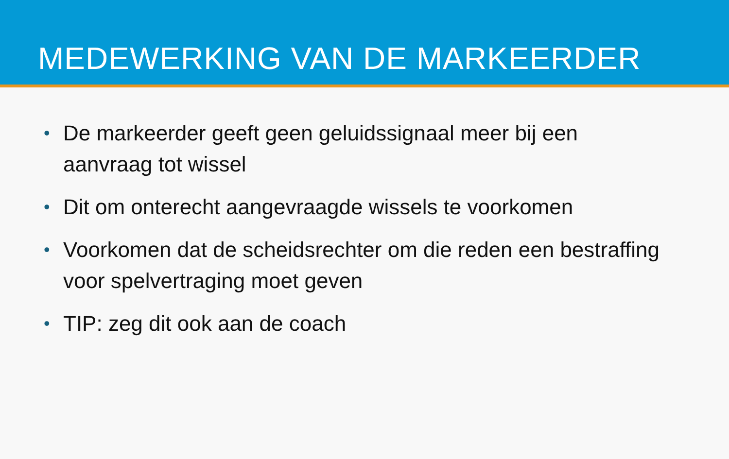MEDEWERKING VAN DE MARKEERDER
• De markeerder geeft geen geluidssignaal meer bij een aanvraag tot wissel
• Dit om onterecht aangevraagde wissels te voorkomen
• Voorkomen dat de scheidsrechter om die reden een bestraffing voor spelvertraging moet geven
• TIP: zeg dit ook aan de coach